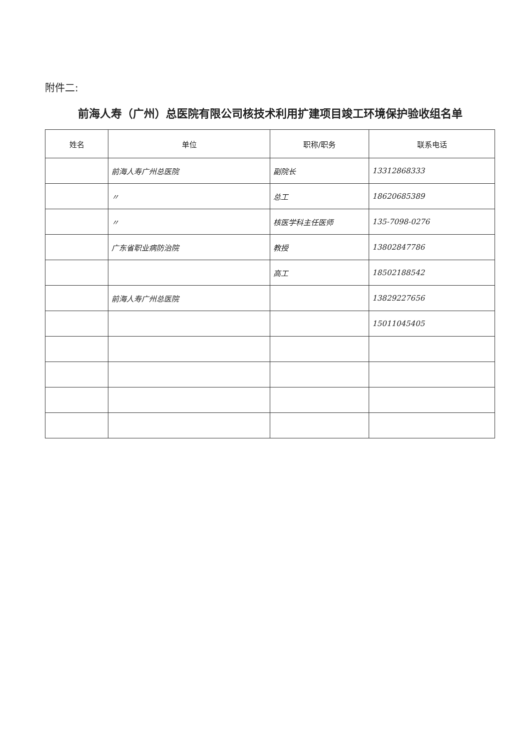附件二:
前海人寿（广州）总医院有限公司核技术利用扩建项目竣工环境保护验收组名单
| 姓名 | 单位 | 职称/职务 | 联系电话 |
| --- | --- | --- | --- |
| | 前海人寿广州总医院 | 副院长 | 13312868333 |
| | 〃 | 总工 | 18620685389 |
| | 〃 | 核医学科主任医师 | 135-7098-0276 |
| | 广东省职业病防治院 | 教授 | 13802847786 |
| | | 高工 | 18502188542 |
| | 前海人寿广州总医院 | | 13829227656 |
| | | | 15011045405 |